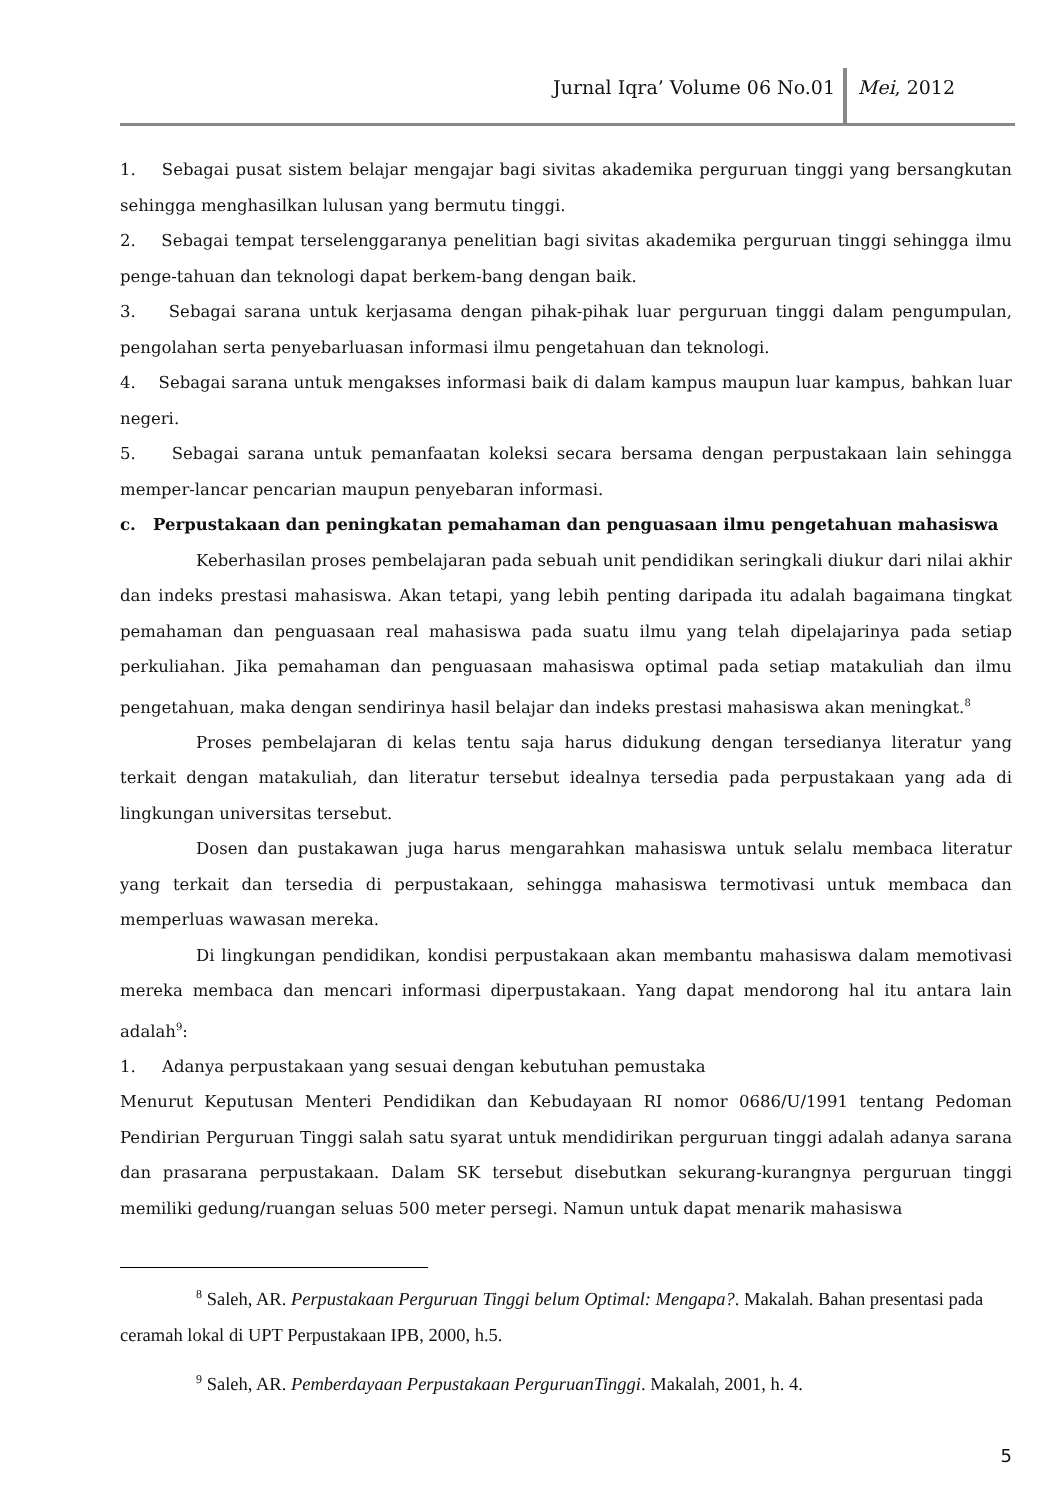Jurnal Iqra’ Volume 06 No.01 Mei, 2012
1. Sebagai pusat sistem belajar mengajar bagi sivitas akademika perguruan tinggi yang bersangkutan sehingga menghasilkan lulusan yang bermutu tinggi.
2. Sebagai tempat terselenggaranya penelitian bagi sivitas akademika perguruan tinggi sehingga ilmu penge-tahuan dan teknologi dapat berkem-bang dengan baik.
3. Sebagai sarana untuk kerjasama dengan pihak-pihak luar perguruan tinggi dalam pengumpulan, pengolahan serta penyebarluasan informasi ilmu pengetahuan dan teknologi.
4. Sebagai sarana untuk mengakses informasi baik di dalam kampus maupun luar kampus, bahkan luar negeri.
5. Sebagai sarana untuk pemanfaatan koleksi secara bersama dengan perpustakaan lain sehingga memper-lancar pencarian maupun penyebaran informasi.
c. Perpustakaan dan peningkatan pemahaman dan penguasaan ilmu pengetahuan mahasiswa
Keberhasilan proses pembelajaran pada sebuah unit pendidikan seringkali diukur dari nilai akhir dan indeks prestasi mahasiswa. Akan tetapi, yang lebih penting daripada itu adalah bagaimana tingkat pemahaman dan penguasaan real mahasiswa pada suatu ilmu yang telah dipelajarinya pada setiap perkuliahan. Jika pemahaman dan penguasaan mahasiswa optimal pada setiap matakuliah dan ilmu pengetahuan, maka dengan sendirinya hasil belajar dan indeks prestasi mahasiswa akan meningkat.<sup>8</sup>
Proses pembelajaran di kelas tentu saja harus didukung dengan tersedianya literatur yang terkait dengan matakuliah, dan literatur tersebut idealnya tersedia pada perpustakaan yang ada di lingkungan universitas tersebut.
Dosen dan pustakawan juga harus mengarahkan mahasiswa untuk selalu membaca literatur yang terkait dan tersedia di perpustakaan, sehingga mahasiswa termotivasi untuk membaca dan memperluas wawasan mereka.
Di lingkungan pendidikan, kondisi perpustakaan akan membantu mahasiswa dalam memotivasi mereka membaca dan mencari informasi diperpustakaan. Yang dapat mendorong hal itu antara lain adalah<sup>9</sup>:
1. Adanya perpustakaan yang sesuai dengan kebutuhan pemustaka
Menurut Keputusan Menteri Pendidikan dan Kebudayaan RI nomor 0686/U/1991 tentang Pedoman Pendirian Perguruan Tinggi salah satu syarat untuk mendidirikan perguruan tinggi adalah adanya sarana dan prasarana perpustakaan. Dalam SK tersebut disebutkan sekurang-kurangnya perguruan tinggi memiliki gedung/ruangan seluas 500 meter persegi. Namun untuk dapat menarik mahasiswa
<sup>8</sup> Saleh, AR. Perpustakaan Perguruan Tinggi belum Optimal: Mengapa?. Makalah. Bahan presentasi pada ceramah lokal di UPT Perpustakaan IPB, 2000, h.5.
<sup>9</sup> Saleh, AR. Pemberdayaan Perpustakaan PerguruanTinggi. Makalah, 2001, h. 4.
5